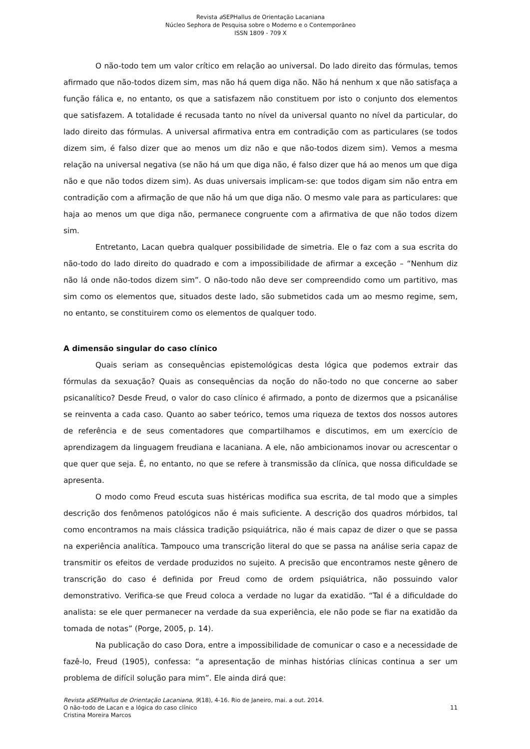Revista a SEPHallus de Orientação Lacaniana
Núcleo Sephora de Pesquisa sobre o Moderno e o Contemporâneo
ISSN 1809 - 709 X
O não-todo tem um valor crítico em relação ao universal. Do lado direito das fórmulas, temos afirmado que não-todos dizem sim, mas não há quem diga não. Não há nenhum x que não satisfaça a função fálica e, no entanto, os que a satisfazem não constituem por isto o conjunto dos elementos que satisfazem. A totalidade é recusada tanto no nível da universal quanto no nível da particular, do lado direito das fórmulas. A universal afirmativa entra em contradição com as particulares (se todos dizem sim, é falso dizer que ao menos um diz não e que não-todos dizem sim). Vemos a mesma relação na universal negativa (se não há um que diga não, é falso dizer que há ao menos um que diga não e que não todos dizem sim). As duas universais implicam-se: que todos digam sim não entra em contradição com a afirmação de que não há um que diga não. O mesmo vale para as particulares: que haja ao menos um que diga não, permanece congruente com a afirmativa de que não todos dizem sim.
Entretanto, Lacan quebra qualquer possibilidade de simetria. Ele o faz com a sua escrita do não-todo do lado direito do quadrado e com a impossibilidade de afirmar a exceção – “Nenhum diz não lá onde não-todos dizem sim”. O não-todo não deve ser compreendido como um partitivo, mas sim como os elementos que, situados deste lado, são submetidos cada um ao mesmo regime, sem, no entanto, se constituirem como os elementos de qualquer todo.
A dimensão singular do caso clínico
Quais seriam as consequências epistemológicas desta lógica que podemos extrair das fórmulas da sexuação? Quais as consequências da noção do não-todo no que concerne ao saber psicanalítico? Desde Freud, o valor do caso clínico é afirmado, a ponto de dizermos que a psicanálise se reinventa a cada caso. Quanto ao saber teórico, temos uma riqueza de textos dos nossos autores de referência e de seus comentadores que compartilhamos e discutimos, em um exercício de aprendizagem da linguagem freudiana e lacaniana. A ele, não ambicionamos inovar ou acrescentar o que quer que seja. É, no entanto, no que se refere à transmissão da clínica, que nossa dificuldade se apresenta.
O modo como Freud escuta suas histéricas modifica sua escrita, de tal modo que a simples descrição dos fenômenos patológicos não é mais suficiente. A descrição dos quadros mórbidos, tal como encontramos na mais clássica tradição psiquiátrica, não é mais capaz de dizer o que se passa na experiência analítica. Tampouco uma transcrição literal do que se passa na análise seria capaz de transmitir os efeitos de verdade produzidos no sujeito. A precisão que encontramos neste gênero de transcrição do caso é definida por Freud como de ordem psiquiátrica, não possuindo valor demonstrativo. Verifica-se que Freud coloca a verdade no lugar da exatidão. “Tal é a dificuldade do analista: se ele quer permanecer na verdade da sua experiência, ele não pode se fiar na exatidão da tomada de notas” (Porge, 2005, p. 14).
Na publicação do caso Dora, entre a impossibilidade de comunicar o caso e a necessidade de fazê-lo, Freud (1905), confessa: “a apresentação de minhas histórias clínicas continua a ser um problema de difícil solução para mim”. Ele ainda dirá que:
Revista aSEPHallus de Orientação Lacaniana, 9(18), 4-16. Rio de Janeiro, mai. a out. 2014.
O não-todo de Lacan e a lógica do caso clínico 11
Cristina Moreira Marcos